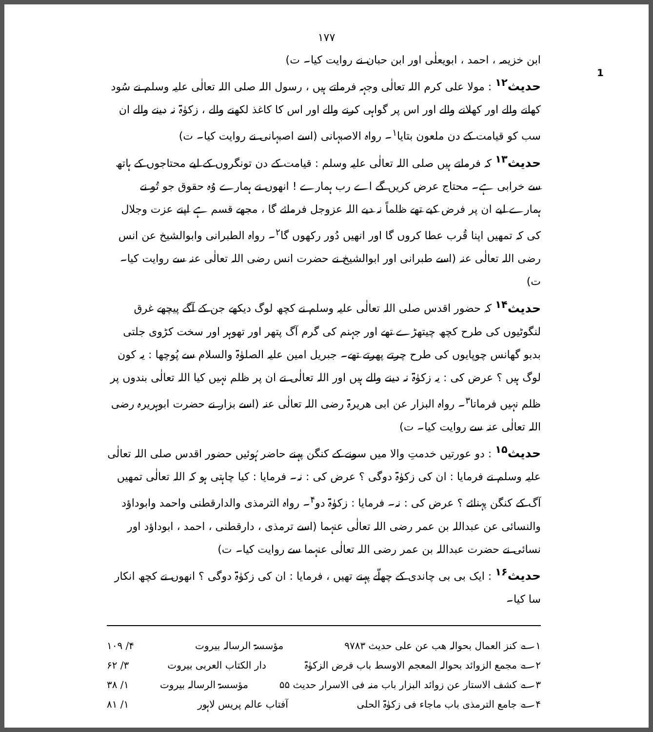۱۷۷
1
ابن خزیمہ ، احمد ، ابویعلٰی اور ابن حبان نے روایت کیا۔ ت)
حدیث<sup>۱۲</sup> : مولا علی کرم اللہ تعالٰی وجہہ فرماتے ہیں ، رسول اللہ صلی اللہ تعالٰی علیہ وسلم نے سُود کھانے والے اور کھلانے والے اور اس پر گواہی کرنے والے اور اس کا کاغذ لکھنے والے ، زکوٰۃ نہ دینے والے ان سب کو قیامت کے دن ملعون بتایا<sup>۱</sup>۔ رواہ الاصبہانی (اسے اصبہانی نے روایت کیا۔ ت)
حدیث<sup>۱۳</sup> کہ فرماتے ہیں صلی اللہ تعالٰی علیہ وسلم : قیامت کے دن تونگروں کے لیے محتاجوں کے ہاتھ سے خرابی ہے۔ محتاج عرض کریں گے اے رب ہمارے ! انھوں نے ہمارے وُہ حقوق جو تُو نے ہمارے لیے ان پر فرض کیے تھے ظلماً نہ دیے اللہ عزوجل فرمائے گا ، مجھے قسم ہے اپنے عزت وجلال کی کہ تمھیں اپنا قُرب عطا کروں گا اور انھیں دُور رکھوں گا<sup>۲</sup>۔ رواہ الطبرانی وابوالشیخ عن انس رضی اللہ تعالٰی عنہ (اسے طبرانی اور ابوالشیخ نے حضرت انس رضی اللہ تعالٰی عنہ سے روایت کیا۔ ت)
حدیث<sup>۱۴</sup> کہ حضور اقدس صلی اللہ تعالٰی علیہ وسلم نے کچھ لوگ دیکھے جن کے آگے پیچھے غرق لنگوٹیوں کی طرح کچھ چیتھڑے تھے اور جہنم کی گرم آگ پتھر اور تھوہر اور سخت کڑوی جلتی بدبو گھانس چوپایوں کی طرح چرتے پھرتے تھے۔ جبریل امین علیہ الصلوٰۃ والسلام سے پُوچھا : یہ کون لوگ ہیں ؟ عرض کی : یہ زکوٰۃ نہ دینے والے ہیں اور اللہ تعالٰی نے ان پر ظلم نہیں کیا اللہ تعالٰی بندوں پر ظلم نہیں فرماتا<sup>۳</sup>۔ رواہ البزار عن ابی ھریرۃ رضی اللہ تعالٰی عنہ (اسے بزار نے حضرت ابوہریرہ رضی اللہ تعالٰی عنہ سے روایت کیا۔ ت)
حدیث<sup>۱۵</sup> : دو عورتیں خدمتِ والا میں سونے کے کنگن پہنے حاضر ہُوئیں حضور اقدس صلی اللہ تعالٰی علیہ وسلم نے فرمایا : ان کی زکوٰۃ دوگی ؟ عرض کی : نہ۔ فرمایا : کیا چاہتی ہو کہ اللہ تعالٰی تمھیں آگ کے کنگن پہنائے ؟ عرض کی : نہ۔ فرمایا : زکوٰۃ دو<sup>۴</sup>۔ رواہ الترمذی والدارقطنی واحمد وابوداؤد والنسائی عن عبداللہ بن عمر رضی اللہ تعالٰی عنہما (اسے ترمذی ، دارقطنی ، احمد ، ابوداؤد اور نسائی نے حضرت عبداللہ بن عمر رضی اللہ تعالٰی عنہما سے روایت کیا۔ ت)
حدیث<sup>۱۶</sup> : ایک بی بی چاندی کے چھلّے پہنے تھیں ، فرمایا : ان کی زکوٰۃ دوگی ؟ انھوں نے کچھ انکار سا کیا۔
۱؎ کنز العمال بحوالہ ھب عن علی حدیث ۹۷۸۳ مؤسسۃ الرسالہ بیروت ۴/ ۱۰۹
۲؎ مجمع الزوائد بحوالہ المعجم الاوسط باب فرض الزکوٰۃ دار الکتاب العربی بیروت ۳/ ۶۲
۳؎ کشف الاستار عن زوائد البزار باب منہ فی الاسرار حدیث ۵۵ مؤسسۃ الرسالہ بیروت ۱/ ۳۸
۴؎ جامع الترمذی باب ماجاء فی زکوٰۃ الحلی آفتاب عالم پریس لاہور ۱/ ۸۱